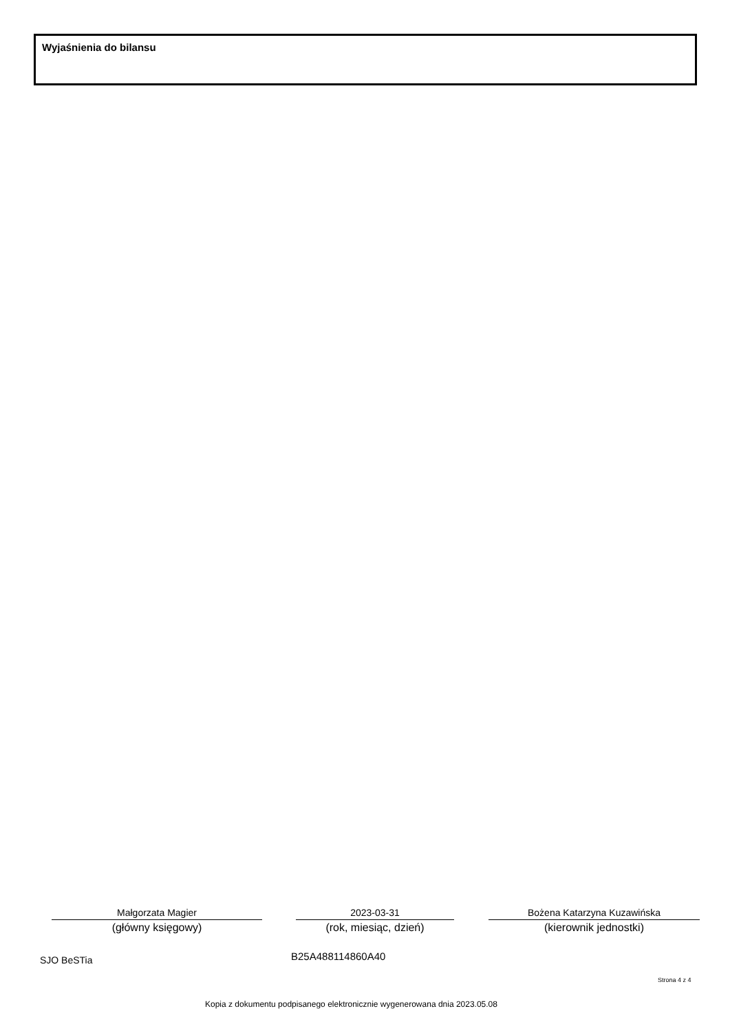Wyjaśnienia do bilansu
Małgorzata Magier
(główny księgowy)
2023-03-31
(rok, miesiąc, dzień)
Bożena Katarzyna Kuzawińska
(kierownik jednostki)
SJO BeSTia B25A488114860A40
Strona 4 z 4
Kopia z dokumentu podpisanego elektronicznie wygenerowana dnia 2023.05.08